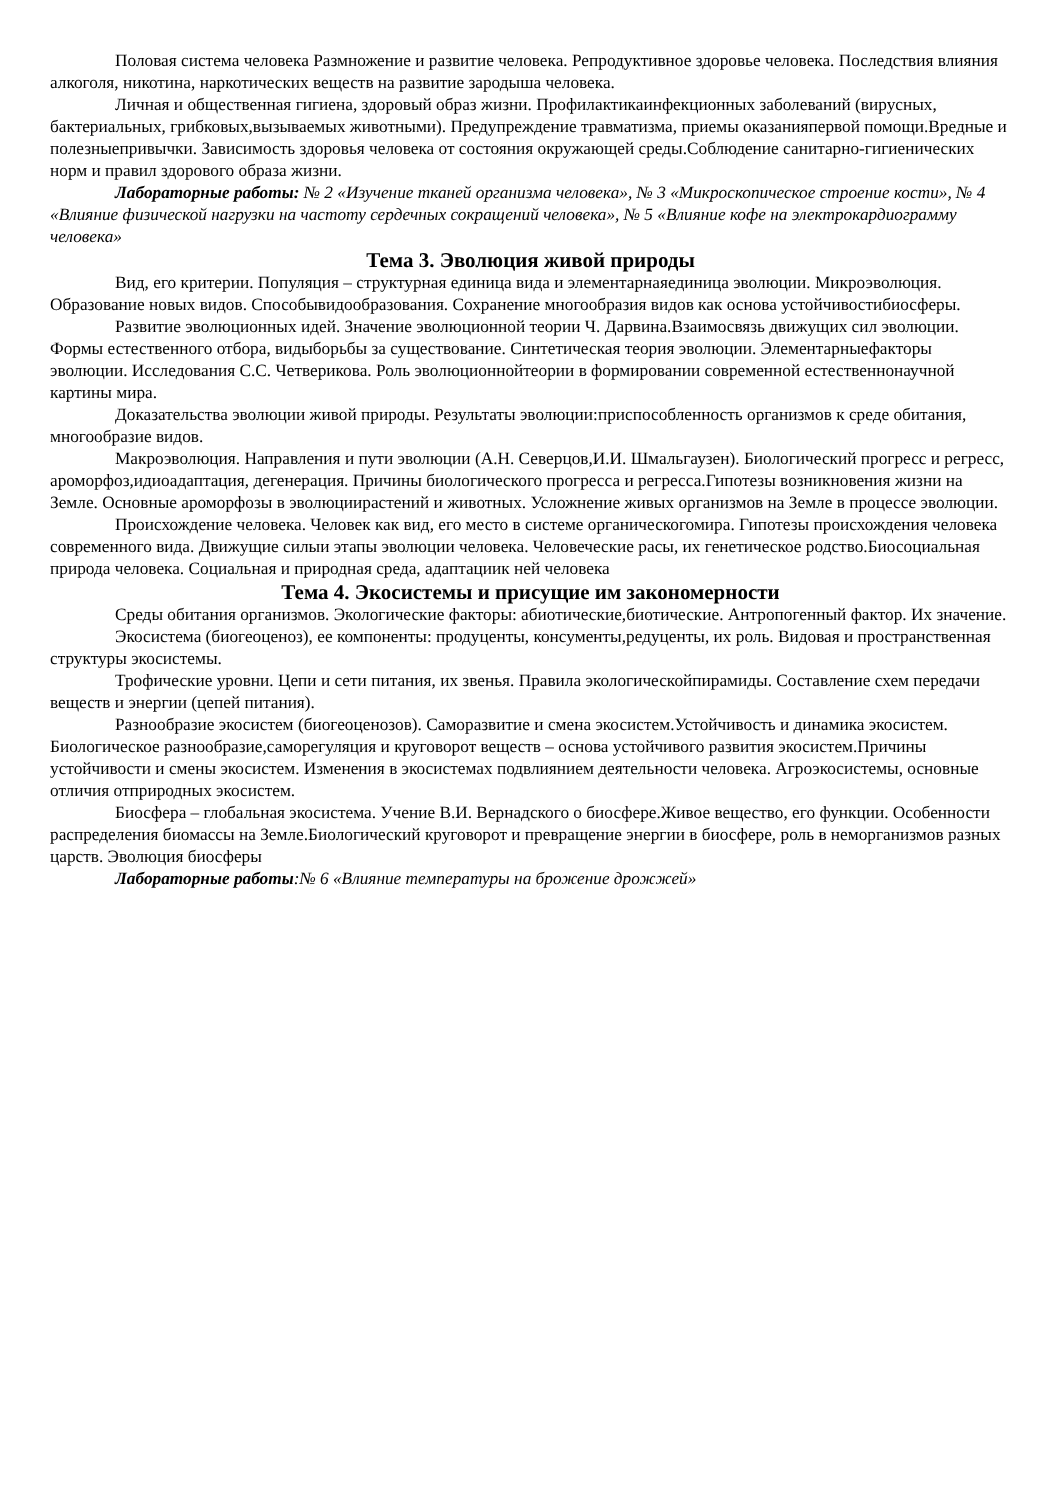Половая система человека Размножение и развитие человека. Репродуктивное здоровье человека. Последствия влияния алкоголя, никотина, наркотических веществ на развитие зародыша человека.
Личная и общественная гигиена, здоровый образ жизни. Профилактикаинфекционных заболеваний (вирусных, бактериальных, грибковых,вызываемых животными). Предупреждение травматизма, приемы оказанияпервой помощи.Вредные и полезныепривычки. Зависимость здоровья человека от состояния окружающей среды.Соблюдение санитарно-гигиенических норм и правил здорового образа жизни.
Лабораторные работы: № 2 «Изучение тканей организма человека», № 3 «Микроскопическое строение кости», № 4 «Влияние физической нагрузки на частоту сердечных сокращений человека», № 5 «Влияние кофе на электрокардиограмму человека»
Тема 3. Эволюция живой природы
Вид, его критерии. Популяция – структурная единица вида и элементарнаяединица эволюции. Микроэволюция. Образование новых видов. Способывидообразования. Сохранение многообразия видов как основа устойчивостибиосферы.
Развитие эволюционных идей. Значение эволюционной теории Ч. Дарвина.Взаимосвязь движущих сил эволюции. Формы естественного отбора, видыборьбы за существование. Синтетическая теория эволюции. Элементарныефакторы эволюции. Исследования С.С. Четверикова. Роль эволюционнойтеории в формировании современной естественнонаучной картины мира.
Доказательства эволюции живой природы. Результаты эволюции:приспособленность организмов к среде обитания, многообразие видов.
Макроэволюция. Направления и пути эволюции (А.Н. Северцов,И.И. Шмальгаузен). Биологический прогресс и регресс, ароморфоз,идиоадаптация, дегенерация. Причины биологического прогресса и регресса.Гипотезы возникновения жизни на Земле. Основные ароморфозы в эволюциирастений и животных. Усложнение живых организмов на Земле в процессе эволюции.
Происхождение человека. Человек как вид, его место в системе органическогомира. Гипотезы происхождения человека современного вида. Движущие силыи этапы эволюции человека. Человеческие расы, их генетическое родство.Биосоциальная природа человека. Социальная и природная среда, адаптациик ней человека
Тема 4. Экосистемы и присущие им закономерности
Среды обитания организмов. Экологические факторы: абиотические,биотические. Антропогенный фактор. Их значение.
Экосистема (биогеоценоз), ее компоненты: продуценты, консументы,редуценты, их роль. Видовая и пространственная структуры экосистемы.
Трофические уровни. Цепи и сети питания, их звенья. Правила экологическойпирамиды. Составление схем передачи веществ и энергии (цепей питания).
Разнообразие экосистем (биогеоценозов). Саморазвитие и смена экосистем.Устойчивость и динамика экосистем. Биологическое разнообразие,саморегуляция и круговорот веществ – основа устойчивого развития экосистем.Причины устойчивости и смены экосистем. Изменения в экосистемах подвлиянием деятельности человека. Агроэкосистемы, основные отличия отприродных экосистем.
Биосфера – глобальная экосистема. Учение В.И. Вернадского о биосфере.Живое вещество, его функции. Особенности распределения биомассы на Земле.Биологический круговорот и превращение энергии в биосфере, роль в неморганизмов разных царств. Эволюция биосферы
Лабораторные работы:№ 6 «Влияние температуры на брожение дрожжей»